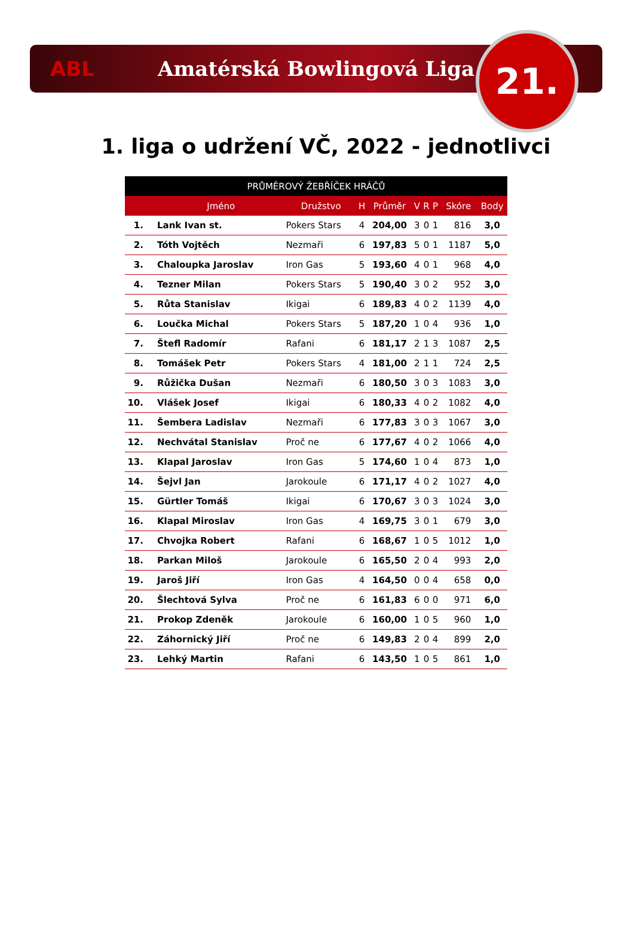ABL Amatérská Bowlingová Liga
21.
1. liga o udržení VČ, 2022 - jednotlivci
| PRŮMĚROVÝ ŽEBŘÍČEK HRÁČŮ | | | | | | | | | |
| --- | --- | --- | --- | --- | --- | --- | --- | --- | --- |
| | Jméno | Družstvo | H | Průměr | V | R | P | Skóre | Body |
| 1. | Lank Ivan st. | Pokers Stars | 4 | 204,00 | 3 | 0 | 1 | 816 | 3,0 |
| 2. | Tóth Vojtěch | Nezmaři | 6 | 197,83 | 5 | 0 | 1 | 1187 | 5,0 |
| 3. | Chaloupka Jaroslav | Iron Gas | 5 | 193,60 | 4 | 0 | 1 | 968 | 4,0 |
| 4. | Tezner Milan | Pokers Stars | 5 | 190,40 | 3 | 0 | 2 | 952 | 3,0 |
| 5. | Růta Stanislav | Ikigai | 6 | 189,83 | 4 | 0 | 2 | 1139 | 4,0 |
| 6. | Loučka Michal | Pokers Stars | 5 | 187,20 | 1 | 0 | 4 | 936 | 1,0 |
| 7. | Štefl Radomír | Rafani | 6 | 181,17 | 2 | 1 | 3 | 1087 | 2,5 |
| 8. | Tomášek Petr | Pokers Stars | 4 | 181,00 | 2 | 1 | 1 | 724 | 2,5 |
| 9. | Růžička Dušan | Nezmaři | 6 | 180,50 | 3 | 0 | 3 | 1083 | 3,0 |
| 10. | Vlášek Josef | Ikigai | 6 | 180,33 | 4 | 0 | 2 | 1082 | 4,0 |
| 11. | Šembera Ladislav | Nezmaři | 6 | 177,83 | 3 | 0 | 3 | 1067 | 3,0 |
| 12. | Nechvátal Stanislav | Proč ne | 6 | 177,67 | 4 | 0 | 2 | 1066 | 4,0 |
| 13. | Klapal Jaroslav | Iron Gas | 5 | 174,60 | 1 | 0 | 4 | 873 | 1,0 |
| 14. | Šejvl Jan | Jarokoule | 6 | 171,17 | 4 | 0 | 2 | 1027 | 4,0 |
| 15. | Gürtler Tomáš | Ikigai | 6 | 170,67 | 3 | 0 | 3 | 1024 | 3,0 |
| 16. | Klapal Miroslav | Iron Gas | 4 | 169,75 | 3 | 0 | 1 | 679 | 3,0 |
| 17. | Chvojka Robert | Rafani | 6 | 168,67 | 1 | 0 | 5 | 1012 | 1,0 |
| 18. | Parkan Miloš | Jarokoule | 6 | 165,50 | 2 | 0 | 4 | 993 | 2,0 |
| 19. | Jaroš Jiří | Iron Gas | 4 | 164,50 | 0 | 0 | 4 | 658 | 0,0 |
| 20. | Šlechtová Sylva | Proč ne | 6 | 161,83 | 6 | 0 | 0 | 971 | 6,0 |
| 21. | Prokop Zdeněk | Jarokoule | 6 | 160,00 | 1 | 0 | 5 | 960 | 1,0 |
| 22. | Záhornický Jiří | Proč ne | 6 | 149,83 | 2 | 0 | 4 | 899 | 2,0 |
| 23. | Lehký Martin | Rafani | 6 | 143,50 | 1 | 0 | 5 | 861 | 1,0 |